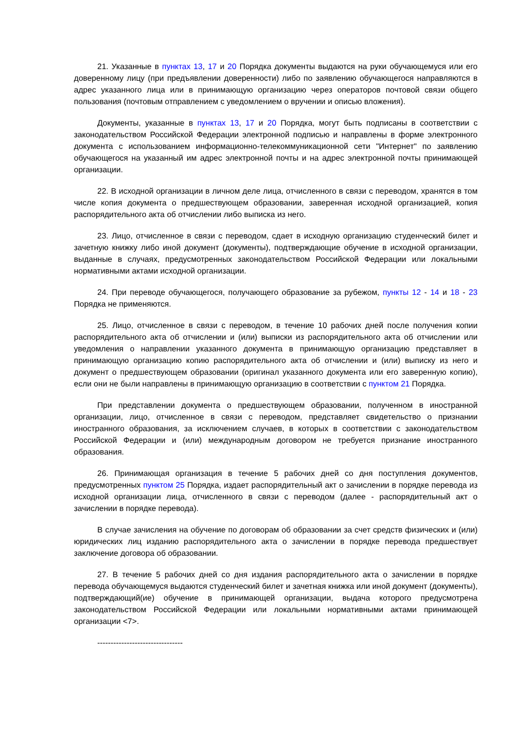21. Указанные в пунктах 13, 17 и 20 Порядка документы выдаются на руки обучающемуся или его доверенному лицу (при предъявлении доверенности) либо по заявлению обучающегося направляются в адрес указанного лица или в принимающую организацию через операторов почтовой связи общего пользования (почтовым отправлением с уведомлением о вручении и описью вложения).
Документы, указанные в пунктах 13, 17 и 20 Порядка, могут быть подписаны в соответствии с законодательством Российской Федерации электронной подписью и направлены в форме электронного документа с использованием информационно-телекоммуникационной сети "Интернет" по заявлению обучающегося на указанный им адрес электронной почты и на адрес электронной почты принимающей организации.
22. В исходной организации в личном деле лица, отчисленного в связи с переводом, хранятся в том числе копия документа о предшествующем образовании, заверенная исходной организацией, копия распорядительного акта об отчислении либо выписка из него.
23. Лицо, отчисленное в связи с переводом, сдает в исходную организацию студенческий билет и зачетную книжку либо иной документ (документы), подтверждающие обучение в исходной организации, выданные в случаях, предусмотренных законодательством Российской Федерации или локальными нормативными актами исходной организации.
24. При переводе обучающегося, получающего образование за рубежом, пункты 12 - 14 и 18 - 23 Порядка не применяются.
25. Лицо, отчисленное в связи с переводом, в течение 10 рабочих дней после получения копии распорядительного акта об отчислении и (или) выписки из распорядительного акта об отчислении или уведомления о направлении указанного документа в принимающую организацию представляет в принимающую организацию копию распорядительного акта об отчислении и (или) выписку из него и документ о предшествующем образовании (оригинал указанного документа или его заверенную копию), если они не были направлены в принимающую организацию в соответствии с пунктом 21 Порядка.
При представлении документа о предшествующем образовании, полученном в иностранной организации, лицо, отчисленное в связи с переводом, представляет свидетельство о признании иностранного образования, за исключением случаев, в которых в соответствии с законодательством Российской Федерации и (или) международным договором не требуется признание иностранного образования.
26. Принимающая организация в течение 5 рабочих дней со дня поступления документов, предусмотренных пунктом 25 Порядка, издает распорядительный акт о зачислении в порядке перевода из исходной организации лица, отчисленного в связи с переводом (далее - распорядительный акт о зачислении в порядке перевода).
В случае зачисления на обучение по договорам об образовании за счет средств физических и (или) юридических лиц изданию распорядительного акта о зачислении в порядке перевода предшествует заключение договора об образовании.
27. В течение 5 рабочих дней со дня издания распорядительного акта о зачислении в порядке перевода обучающемуся выдаются студенческий билет и зачетная книжка или иной документ (документы), подтверждающий(ие) обучение в принимающей организации, выдача которого предусмотрена законодательством Российской Федерации или локальными нормативными актами принимающей организации <7>.
--------------------------------